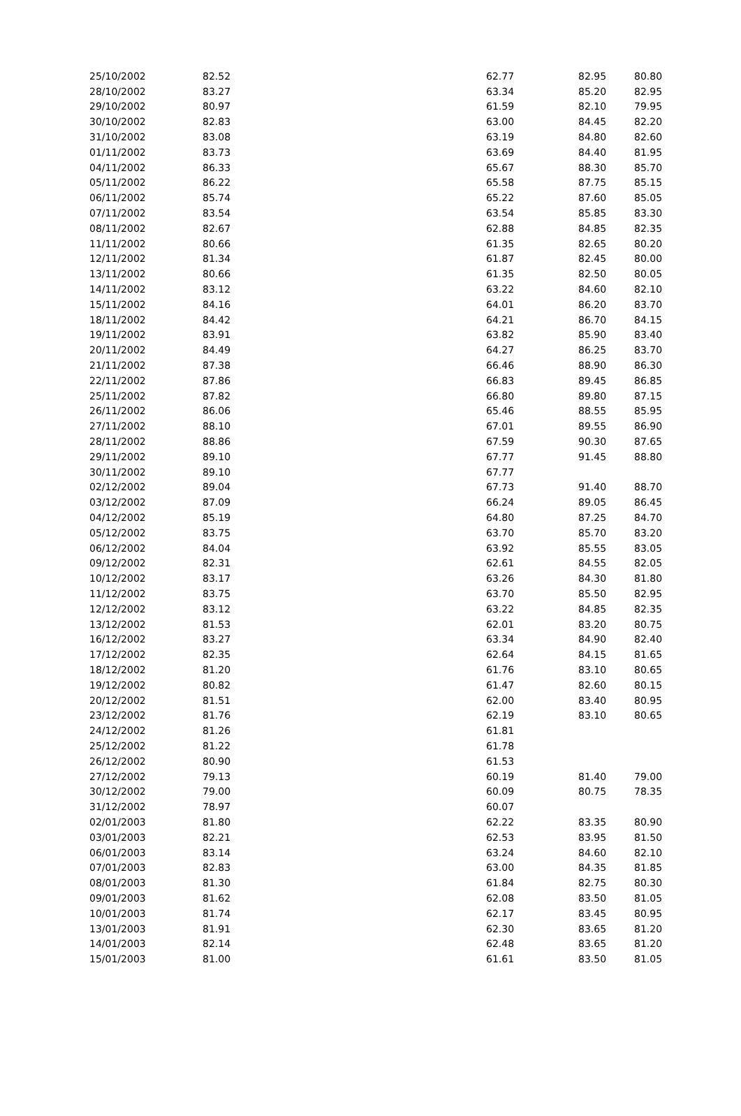| 25/10/2002 | 82.52 | 62.77 | 82.95 | 80.80 |
| 28/10/2002 | 83.27 | 63.34 | 85.20 | 82.95 |
| 29/10/2002 | 80.97 | 61.59 | 82.10 | 79.95 |
| 30/10/2002 | 82.83 | 63.00 | 84.45 | 82.20 |
| 31/10/2002 | 83.08 | 63.19 | 84.80 | 82.60 |
| 01/11/2002 | 83.73 | 63.69 | 84.40 | 81.95 |
| 04/11/2002 | 86.33 | 65.67 | 88.30 | 85.70 |
| 05/11/2002 | 86.22 | 65.58 | 87.75 | 85.15 |
| 06/11/2002 | 85.74 | 65.22 | 87.60 | 85.05 |
| 07/11/2002 | 83.54 | 63.54 | 85.85 | 83.30 |
| 08/11/2002 | 82.67 | 62.88 | 84.85 | 82.35 |
| 11/11/2002 | 80.66 | 61.35 | 82.65 | 80.20 |
| 12/11/2002 | 81.34 | 61.87 | 82.45 | 80.00 |
| 13/11/2002 | 80.66 | 61.35 | 82.50 | 80.05 |
| 14/11/2002 | 83.12 | 63.22 | 84.60 | 82.10 |
| 15/11/2002 | 84.16 | 64.01 | 86.20 | 83.70 |
| 18/11/2002 | 84.42 | 64.21 | 86.70 | 84.15 |
| 19/11/2002 | 83.91 | 63.82 | 85.90 | 83.40 |
| 20/11/2002 | 84.49 | 64.27 | 86.25 | 83.70 |
| 21/11/2002 | 87.38 | 66.46 | 88.90 | 86.30 |
| 22/11/2002 | 87.86 | 66.83 | 89.45 | 86.85 |
| 25/11/2002 | 87.82 | 66.80 | 89.80 | 87.15 |
| 26/11/2002 | 86.06 | 65.46 | 88.55 | 85.95 |
| 27/11/2002 | 88.10 | 67.01 | 89.55 | 86.90 |
| 28/11/2002 | 88.86 | 67.59 | 90.30 | 87.65 |
| 29/11/2002 | 89.10 | 67.77 | 91.45 | 88.80 |
| 30/11/2002 | 89.10 | 67.77 | | |
| 02/12/2002 | 89.04 | 67.73 | 91.40 | 88.70 |
| 03/12/2002 | 87.09 | 66.24 | 89.05 | 86.45 |
| 04/12/2002 | 85.19 | 64.80 | 87.25 | 84.70 |
| 05/12/2002 | 83.75 | 63.70 | 85.70 | 83.20 |
| 06/12/2002 | 84.04 | 63.92 | 85.55 | 83.05 |
| 09/12/2002 | 82.31 | 62.61 | 84.55 | 82.05 |
| 10/12/2002 | 83.17 | 63.26 | 84.30 | 81.80 |
| 11/12/2002 | 83.75 | 63.70 | 85.50 | 82.95 |
| 12/12/2002 | 83.12 | 63.22 | 84.85 | 82.35 |
| 13/12/2002 | 81.53 | 62.01 | 83.20 | 80.75 |
| 16/12/2002 | 83.27 | 63.34 | 84.90 | 82.40 |
| 17/12/2002 | 82.35 | 62.64 | 84.15 | 81.65 |
| 18/12/2002 | 81.20 | 61.76 | 83.10 | 80.65 |
| 19/12/2002 | 80.82 | 61.47 | 82.60 | 80.15 |
| 20/12/2002 | 81.51 | 62.00 | 83.40 | 80.95 |
| 23/12/2002 | 81.76 | 62.19 | 83.10 | 80.65 |
| 24/12/2002 | 81.26 | 61.81 | | |
| 25/12/2002 | 81.22 | 61.78 | | |
| 26/12/2002 | 80.90 | 61.53 | | |
| 27/12/2002 | 79.13 | 60.19 | 81.40 | 79.00 |
| 30/12/2002 | 79.00 | 60.09 | 80.75 | 78.35 |
| 31/12/2002 | 78.97 | 60.07 | | |
| 02/01/2003 | 81.80 | 62.22 | 83.35 | 80.90 |
| 03/01/2003 | 82.21 | 62.53 | 83.95 | 81.50 |
| 06/01/2003 | 83.14 | 63.24 | 84.60 | 82.10 |
| 07/01/2003 | 82.83 | 63.00 | 84.35 | 81.85 |
| 08/01/2003 | 81.30 | 61.84 | 82.75 | 80.30 |
| 09/01/2003 | 81.62 | 62.08 | 83.50 | 81.05 |
| 10/01/2003 | 81.74 | 62.17 | 83.45 | 80.95 |
| 13/01/2003 | 81.91 | 62.30 | 83.65 | 81.20 |
| 14/01/2003 | 82.14 | 62.48 | 83.65 | 81.20 |
| 15/01/2003 | 81.00 | 61.61 | 83.50 | 81.05 |